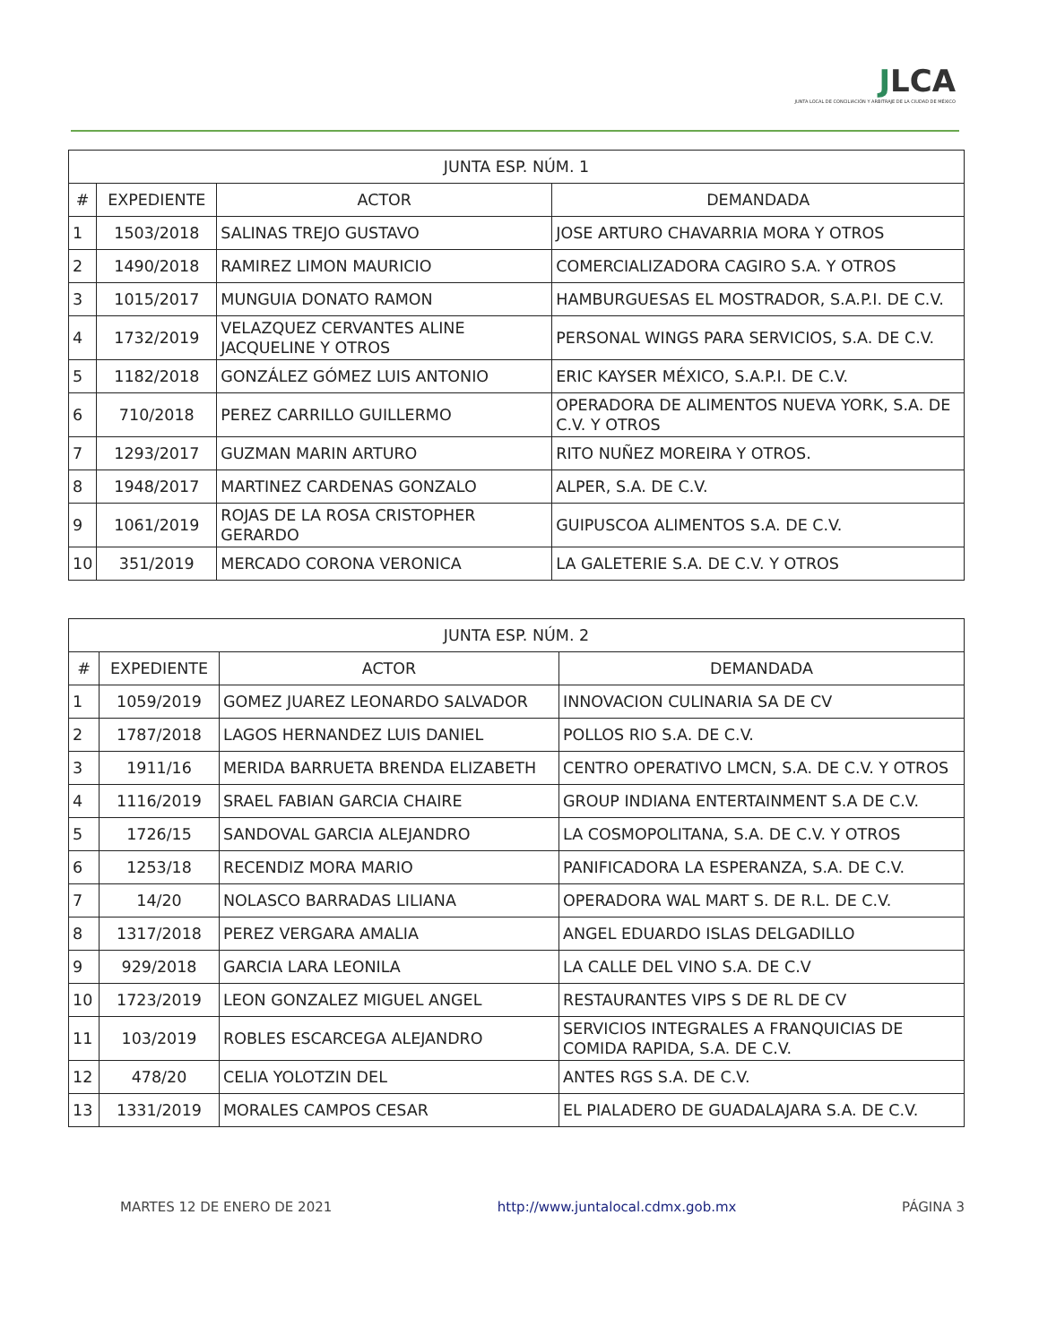JLCA
JUNTA LOCAL DE CONCILIACIÓN Y ARBITRAJE DE LA CIUDAD DE MÉXICO
| JUNTA ESP. NÚM. 1 | | | |
| --- | --- | --- | --- |
| # | EXPEDIENTE | ACTOR | DEMANDADA |
| 1 | 1503/2018 | SALINAS TREJO GUSTAVO | JOSE ARTURO CHAVARRIA MORA Y OTROS |
| 2 | 1490/2018 | RAMIREZ LIMON MAURICIO | COMERCIALIZADORA CAGIRO S.A. Y OTROS |
| 3 | 1015/2017 | MUNGUIA DONATO RAMON | HAMBURGUESAS EL MOSTRADOR, S.A.P.I. DE C.V. |
| 4 | 1732/2019 | VELAZQUEZ CERVANTES ALINE JACQUELINE Y OTROS | PERSONAL WINGS PARA SERVICIOS, S.A. DE C.V. |
| 5 | 1182/2018 | GONZÁLEZ GÓMEZ LUIS ANTONIO | ERIC KAYSER MÉXICO, S.A.P.I. DE C.V. |
| 6 | 710/2018 | PEREZ CARRILLO GUILLERMO | OPERADORA DE ALIMENTOS NUEVA YORK, S.A. DE C.V. Y OTROS |
| 7 | 1293/2017 | GUZMAN MARIN ARTURO | RITO NUÑEZ MOREIRA Y OTROS. |
| 8 | 1948/2017 | MARTINEZ CARDENAS GONZALO | ALPER, S.A. DE C.V. |
| 9 | 1061/2019 | ROJAS DE LA ROSA CRISTOPHER GERARDO | GUIPUSCOA ALIMENTOS S.A. DE C.V. |
| 10 | 351/2019 | MERCADO CORONA VERONICA | LA GALETERIE S.A. DE C.V. Y OTROS |
| JUNTA ESP. NÚM. 2 | | | |
| --- | --- | --- | --- |
| # | EXPEDIENTE | ACTOR | DEMANDADA |
| 1 | 1059/2019 | GOMEZ JUAREZ LEONARDO SALVADOR | INNOVACION CULINARIA SA DE CV |
| 2 | 1787/2018 | LAGOS HERNANDEZ LUIS DANIEL | POLLOS RIO S.A. DE C.V. |
| 3 | 1911/16 | MERIDA BARRUETA BRENDA ELIZABETH | CENTRO OPERATIVO LMCN, S.A. DE C.V. Y OTROS |
| 4 | 1116/2019 | SRAEL FABIAN GARCIA CHAIRE | GROUP INDIANA ENTERTAINMENT S.A DE C.V. |
| 5 | 1726/15 | SANDOVAL GARCIA ALEJANDRO | LA COSMOPOLITANA, S.A. DE C.V. Y OTROS |
| 6 | 1253/18 | RECENDIZ MORA MARIO | PANIFICADORA LA ESPERANZA, S.A. DE C.V. |
| 7 | 14/20 | NOLASCO BARRADAS LILIANA | OPERADORA WAL MART S. DE R.L. DE C.V. |
| 8 | 1317/2018 | PEREZ VERGARA AMALIA | ANGEL EDUARDO ISLAS DELGADILLO |
| 9 | 929/2018 | GARCIA LARA LEONILA | LA CALLE DEL VINO S.A. DE C.V |
| 10 | 1723/2019 | LEON GONZALEZ MIGUEL ANGEL | RESTAURANTES VIPS S DE RL DE CV |
| 11 | 103/2019 | ROBLES ESCARCEGA ALEJANDRO | SERVICIOS INTEGRALES A FRANQUICIAS DE COMIDA RAPIDA, S.A. DE C.V. |
| 12 | 478/20 | CELIA YOLOTZIN DEL | ANTES RGS S.A. DE C.V. |
| 13 | 1331/2019 | MORALES CAMPOS CESAR | EL PIALADERO DE GUADALAJARA S.A. DE C.V. |
MARTES 12 DE ENERO DE 2021 http://www.juntalocal.cdmx.gob.mx PÁGINA 3